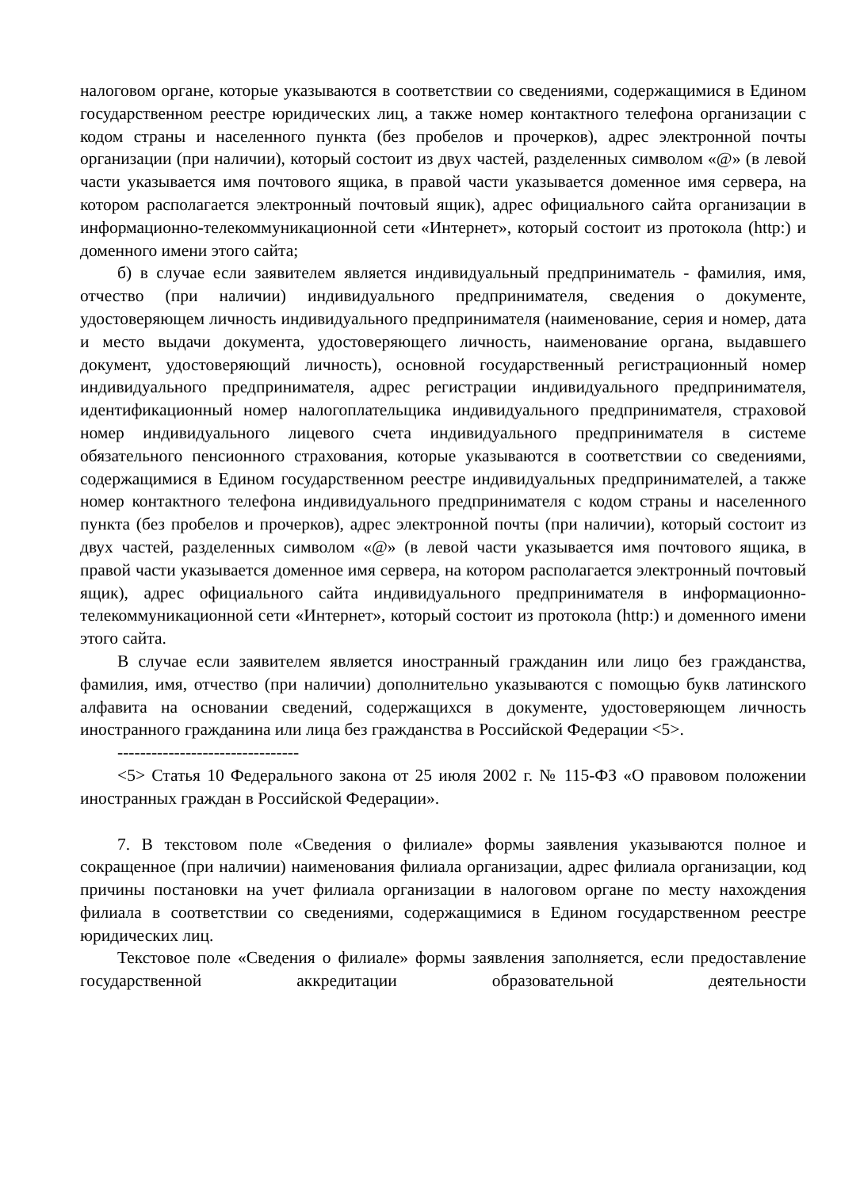налоговом органе, которые указываются в соответствии со сведениями, содержащимися в Едином государственном реестре юридических лиц, а также номер контактного телефона организации с кодом страны и населенного пункта (без пробелов и прочерков), адрес электронной почты организации (при наличии), который состоит из двух частей, разделенных символом «@» (в левой части указывается имя почтового ящика, в правой части указывается доменное имя сервера, на котором располагается электронный почтовый ящик), адрес официального сайта организации в информационно-телекоммуникационной сети «Интернет», который состоит из протокола (http:) и доменного имени этого сайта;
б) в случае если заявителем является индивидуальный предприниматель - фамилия, имя, отчество (при наличии) индивидуального предпринимателя, сведения о документе, удостоверяющем личность индивидуального предпринимателя (наименование, серия и номер, дата и место выдачи документа, удостоверяющего личность, наименование органа, выдавшего документ, удостоверяющий личность), основной государственный регистрационный номер индивидуального предпринимателя, адрес регистрации индивидуального предпринимателя, идентификационный номер налогоплательщика индивидуального предпринимателя, страховой номер индивидуального лицевого счета индивидуального предпринимателя в системе обязательного пенсионного страхования, которые указываются в соответствии со сведениями, содержащимися в Едином государственном реестре индивидуальных предпринимателей, а также номер контактного телефона индивидуального предпринимателя с кодом страны и населенного пункта (без пробелов и прочерков), адрес электронной почты (при наличии), который состоит из двух частей, разделенных символом «@» (в левой части указывается имя почтового ящика, в правой части указывается доменное имя сервера, на котором располагается электронный почтовый ящик), адрес официального сайта индивидуального предпринимателя в информационно-телекоммуникационной сети «Интернет», который состоит из протокола (http:) и доменного имени этого сайта.
В случае если заявителем является иностранный гражданин или лицо без гражданства, фамилия, имя, отчество (при наличии) дополнительно указываются с помощью букв латинского алфавита на основании сведений, содержащихся в документе, удостоверяющем личность иностранного гражданина или лица без гражданства в Российской Федерации <5>.
--------------------------------
<5> Статья 10 Федерального закона от 25 июля 2002 г. № 115-ФЗ «О правовом положении иностранных граждан в Российской Федерации».
7. В текстовом поле «Сведения о филиале» формы заявления указываются полное и сокращенное (при наличии) наименования филиала организации, адрес филиала организации, код причины постановки на учет филиала организации в налоговом органе по месту нахождения филиала в соответствии со сведениями, содержащимися в Едином государственном реестре юридических лиц.
Текстовое поле «Сведения о филиале» формы заявления заполняется, если предоставление государственной аккредитации образовательной деятельности